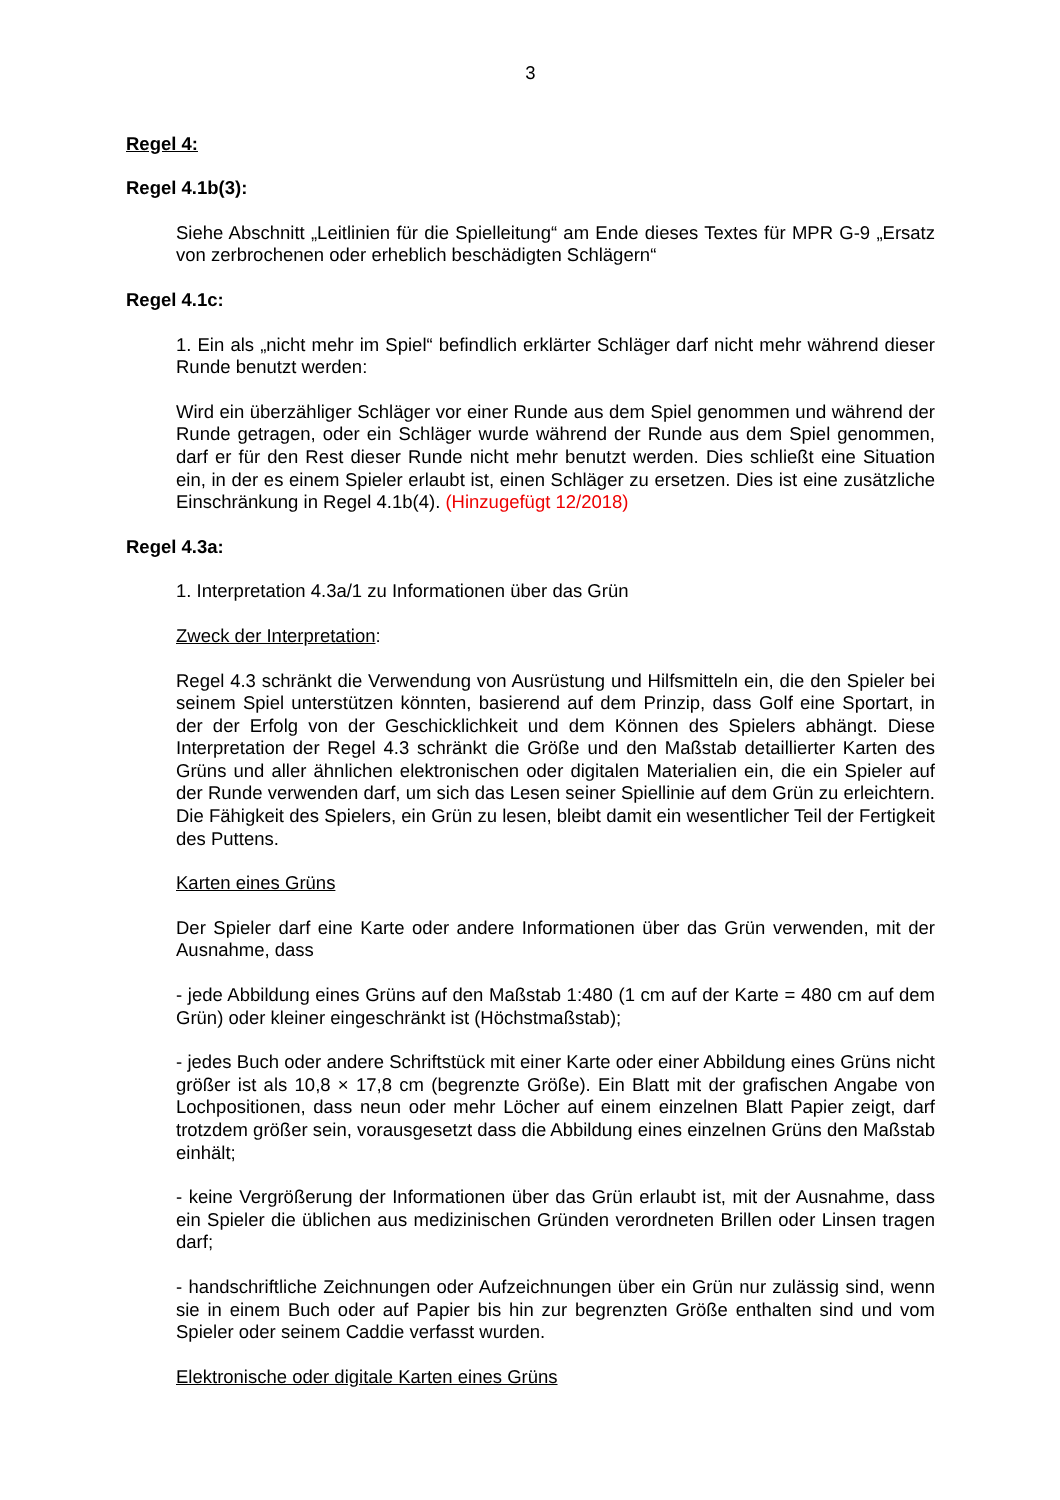3
Regel 4:
Regel 4.1b(3):
Siehe Abschnitt „Leitlinien für die Spielleitung“ am Ende dieses Textes für MPR G-9 „Ersatz von zerbrochenen oder erheblich beschädigten Schlägern“
Regel 4.1c:
1. Ein als „nicht mehr im Spiel“ befindlich erklärter Schläger darf nicht mehr während dieser Runde benutzt werden:
Wird ein überzähliger Schläger vor einer Runde aus dem Spiel genommen und während der Runde getragen, oder ein Schläger wurde während der Runde aus dem Spiel genommen, darf er für den Rest dieser Runde nicht mehr benutzt werden. Dies schließt eine Situation ein, in der es einem Spieler erlaubt ist, einen Schläger zu ersetzen. Dies ist eine zusätzliche Einschränkung in Regel 4.1b(4). (Hinzugefügt 12/2018)
Regel 4.3a:
1. Interpretation 4.3a/1 zu Informationen über das Grün
Zweck der Interpretation:
Regel 4.3 schränkt die Verwendung von Ausrüstung und Hilfsmitteln ein, die den Spieler bei seinem Spiel unterstützen könnten, basierend auf dem Prinzip, dass Golf eine Sportart, in der der Erfolg von der Geschicklichkeit und dem Können des Spielers abhängt. Diese Interpretation der Regel 4.3 schränkt die Größe und den Maßstab detaillierter Karten des Grüns und aller ähnlichen elektronischen oder digitalen Materialien ein, die ein Spieler auf der Runde verwenden darf, um sich das Lesen seiner Spiellinie auf dem Grün zu erleichtern. Die Fähigkeit des Spielers, ein Grün zu lesen, bleibt damit ein wesentlicher Teil der Fertigkeit des Puttens.
Karten eines Grüns
Der Spieler darf eine Karte oder andere Informationen über das Grün verwenden, mit der Ausnahme, dass
- jede Abbildung eines Grüns auf den Maßstab 1:480 (1 cm auf der Karte = 480 cm auf dem Grün) oder kleiner eingeschränkt ist (Höchstmaßstab);
- jedes Buch oder andere Schriftstück mit einer Karte oder einer Abbildung eines Grüns nicht größer ist als 10,8 × 17,8 cm (begrenzte Größe). Ein Blatt mit der grafischen Angabe von Lochpositionen, dass neun oder mehr Löcher auf einem einzelnen Blatt Papier zeigt, darf trotzdem größer sein, vorausgesetzt dass die Abbildung eines einzelnen Grüns den Maßstab einhält;
- keine Vergrößerung der Informationen über das Grün erlaubt ist, mit der Ausnahme, dass ein Spieler die üblichen aus medizinischen Gründen verordneten Brillen oder Linsen tragen darf;
- handschriftliche Zeichnungen oder Aufzeichnungen über ein Grün nur zulässig sind, wenn sie in einem Buch oder auf Papier bis hin zur begrenzten Größe enthalten sind und vom Spieler oder seinem Caddie verfasst wurden.
Elektronische oder digitale Karten eines Grüns